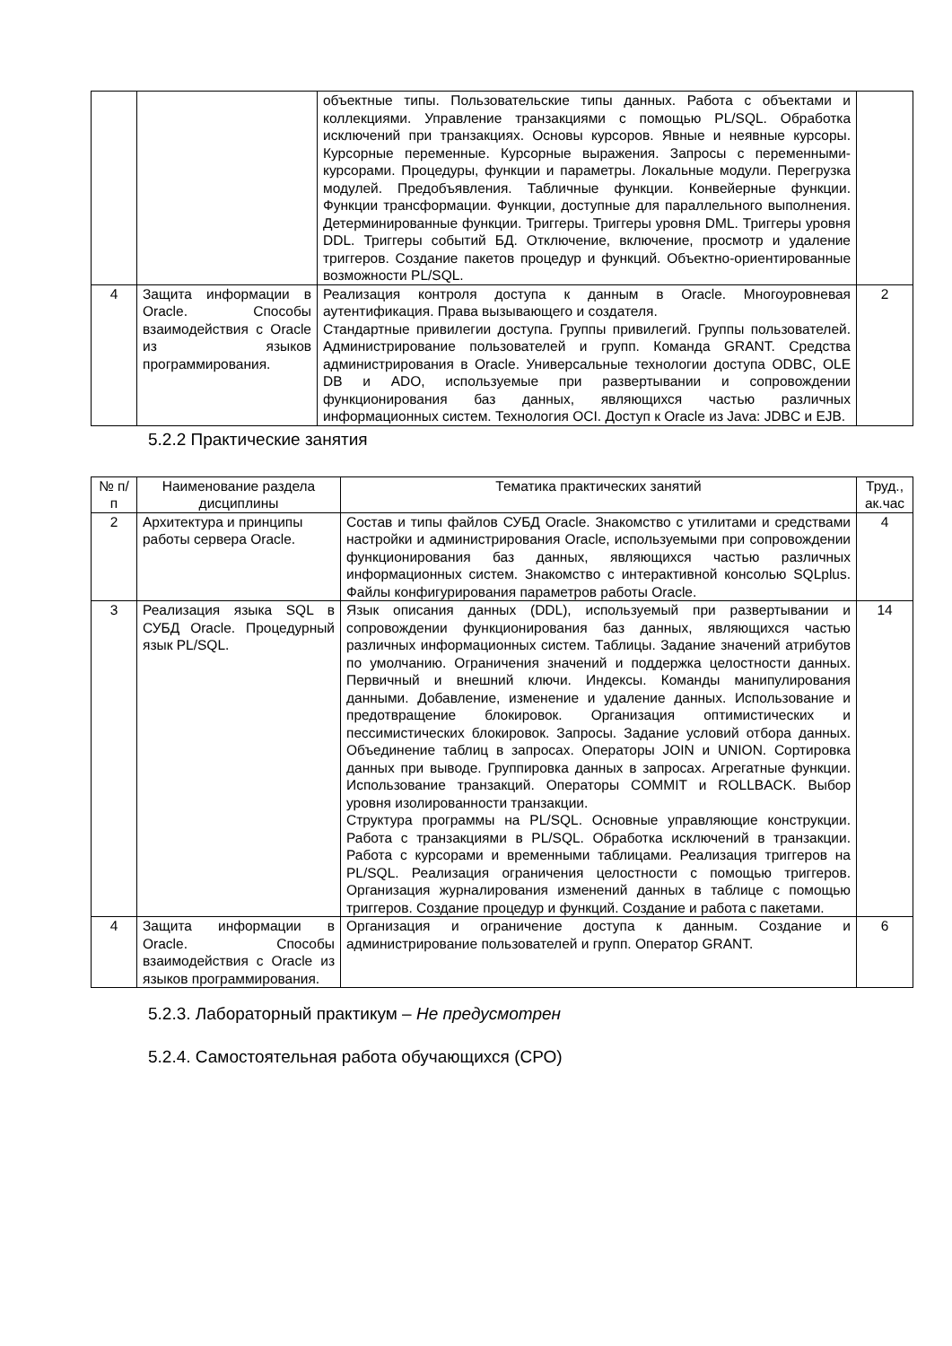| | | объектные типы. Пользовательские типы данных. Работа с объектами и коллекциями. Управление транзакциями с помощью PL/SQL. Обработка исключений при транзакциях. Основы курсоров. Явные и неявные курсоры. Курсорные переменные. Курсорные выражения. Запросы с переменными-курсорами. Процедуры, функции и параметры. Локальные модули. Перегрузка модулей. Предобъявления. Табличные функции. Конвейерные функции. Функции трансформации. Функции, доступные для параллельного выполнения. Детерминированные функции. Триггеры. Триггеры уровня DML. Триггеры уровня DDL. Триггеры событий БД. Отключение, включение, просмотр и удаление триггеров. Создание пакетов процедур и функций. Объектно-ориентированные возможности PL/SQL. | |
| 4 | Защита информации в Oracle. Способы взаимодействия с Oracle из языков программирования. | Реализация контроля доступа к данным в Oracle. Многоуровневая аутентификация. Права вызывающего и создателя. Стандартные привилегии доступа. Группы привилегий. Группы пользователей. Администрирование пользователей и групп. Команда GRANT. Средства администрирования в Oracle. Универсальные технологии доступа ODBC, OLE DB и ADO, используемые при развертывании и сопровождении функционирования баз данных, являющихся частью различных информационных систем. Технология OCI. Доступ к Oracle из Java: JDBC и EJB. | 2 |
5.2.2 Практические занятия
| № п/п | Наименование раздела дисциплины | Тематика практических занятий | Труд., ак.час |
| --- | --- | --- | --- |
| 2 | Архитектура и принципы работы сервера Oracle. | Состав и типы файлов СУБД Oracle. Знакомство с утилитами и средствами настройки и администрирования Oracle, используемыми при сопровождении функционирования баз данных, являющихся частью различных информационных систем. Знакомство с интерактивной консолью SQLplus. Файлы конфигурирования параметров работы Oracle. | 4 |
| 3 | Реализация языка SQL в СУБД Oracle. Процедурный язык PL/SQL. | Язык описания данных (DDL), используемый при развертывании и сопровождении функционирования баз данных, являющихся частью различных информационных систем. Таблицы. Задание значений атрибутов по умолчанию. Ограничения значений и поддержка целостности данных. Первичный и внешний ключи. Индексы. Команды манипулирования данными. Добавление, изменение и удаление данных. Использование и предотвращение блокировок. Организация оптимистических и пессимистических блокировок. Запросы. Задание условий отбора данных. Объединение таблиц в запросах. Операторы JOIN и UNION. Сортировка данных при выводе. Группировка данных в запросах. Агрегатные функции. Использование транзакций. Операторы COMMIT и ROLLBACK. Выбор уровня изолированности транзакции. Структура программы на PL/SQL. Основные управляющие конструкции. Работа с транзакциями в PL/SQL. Обработка исключений в транзакции. Работа с курсорами и временными таблицами. Реализация триггеров на PL/SQL. Реализация ограничения целостности с помощью триггеров. Организация журналирования изменений данных в таблице с помощью триггеров. Создание процедур и функций. Создание и работа с пакетами. | 14 |
| 4 | Защита информации в Oracle. Способы взаимодействия с Oracle из языков программирования. | Организация и ограничение доступа к данным. Создание и администрирование пользователей и групп. Оператор GRANT. | 6 |
5.2.3. Лабораторный практикум – Не предусмотрен
5.2.4. Самостоятельная работа обучающихся (СРО)